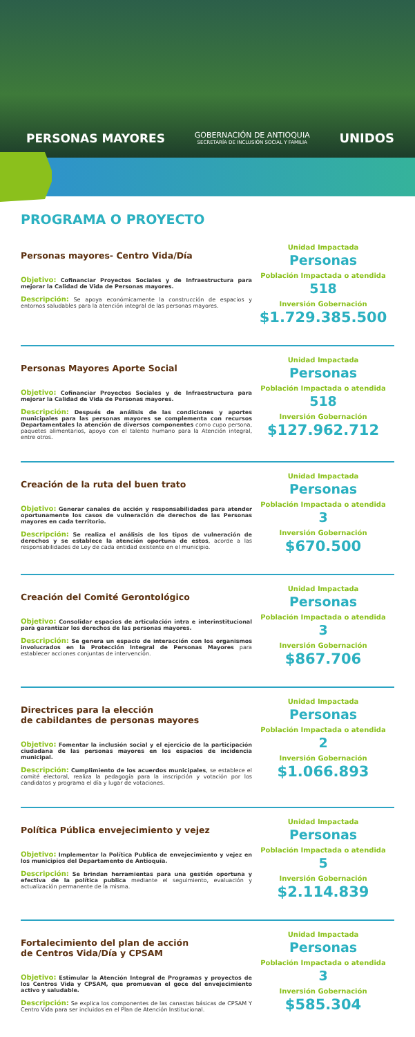PERSONAS MAYORES
GOBERNACIÓN DE ANTIOQUIA
SECRETARÍA DE INCLUSIÓN SOCIAL Y FAMILIA
UNIDOS
PROGRAMA O PROYECTO
Personas mayores- Centro Vida/Día
Objetivo: Cofinanciar Proyectos Sociales y de Infraestructura para mejorar la Calidad de Vida de Personas mayores.
Descripción: Se apoya económicamente la construcción de espacios y entornos saludables para la atención integral de las personas mayores.
Unidad Impactada
Personas
Población Impactada o atendida
518
Inversión Gobernación
$1.729.385.500
Personas Mayores Aporte Social
Objetivo: Cofinanciar Proyectos Sociales y de Infraestructura para mejorar la Calidad de Vida de Personas mayores.
Descripción: Después de análisis de las condiciones y aportes municipales para las personas mayores se complementa con recursos Departamentales la atención de diversos componentes como cupo persona, paquetes alimentarios, apoyo con el talento humano para la Atención integral, entre otros.
Unidad Impactada
Personas
Población Impactada o atendida
518
Inversión Gobernación
$127.962.712
Creación de la ruta del buen trato
Objetivo: Generar canales de acción y responsabilidades para atender oportunamente los casos de vulneración de derechos de las Personas mayores en cada territorio.
Descripción: Se realiza el análisis de los tipos de vulneración de derechos y se establece la atención oportuna de estos, acorde a las responsabilidades de Ley de cada entidad existente en el municipio.
Unidad Impactada
Personas
Población Impactada o atendida
3
Inversión Gobernación
$670.500
Creación del Comité Gerontológico
Objetivo: Consolidar espacios de articulación intra e interinstitucional para garantizar los derechos de las personas mayores.
Descripción: Se genera un espacio de interacción con los organismos involucrados en la Protección Integral de Personas Mayores para establecer acciones conjuntas de intervención.
Unidad Impactada
Personas
Población Impactada o atendida
3
Inversión Gobernación
$867.706
Directrices para la elección
de cabildantes de personas mayores
Objetivo: Fomentar la inclusión social y el ejercicio de la participación ciudadana de las personas mayores en los espacios de incidencia municipal.
Descripción: Cumplimiento de los acuerdos municipales, se establece el comité electoral, realiza la pedagogía para la inscripción y votación por los candidatos y programa el día y lugar de votaciones.
Unidad Impactada
Personas
Población Impactada o atendida
2
Inversión Gobernación
$1.066.893
Política Pública envejecimiento y vejez
Objetivo: Implementar la Política Publica de envejecimiento y vejez en los municipios del Departamento de Antioquia.
Descripción: Se brindan herramientas para una gestión oportuna y efectiva de la política publica mediante el seguimiento, evaluación y actualización permanente de la misma.
Unidad Impactada
Personas
Población Impactada o atendida
5
Inversión Gobernación
$2.114.839
Fortalecimiento del plan de acción
de Centros Vida/Día y CPSAM
Objetivo: Estimular la Atención Integral de Programas y proyectos de los Centros Vida y CPSAM, que promuevan el goce del envejecimiento activo y saludable.
Descripción: Se explica los componentes de las canastas básicas de CPSAM Y Centro Vida para ser incluidos en el Plan de Atención Institucional.
Unidad Impactada
Personas
Población Impactada o atendida
3
Inversión Gobernación
$585.304